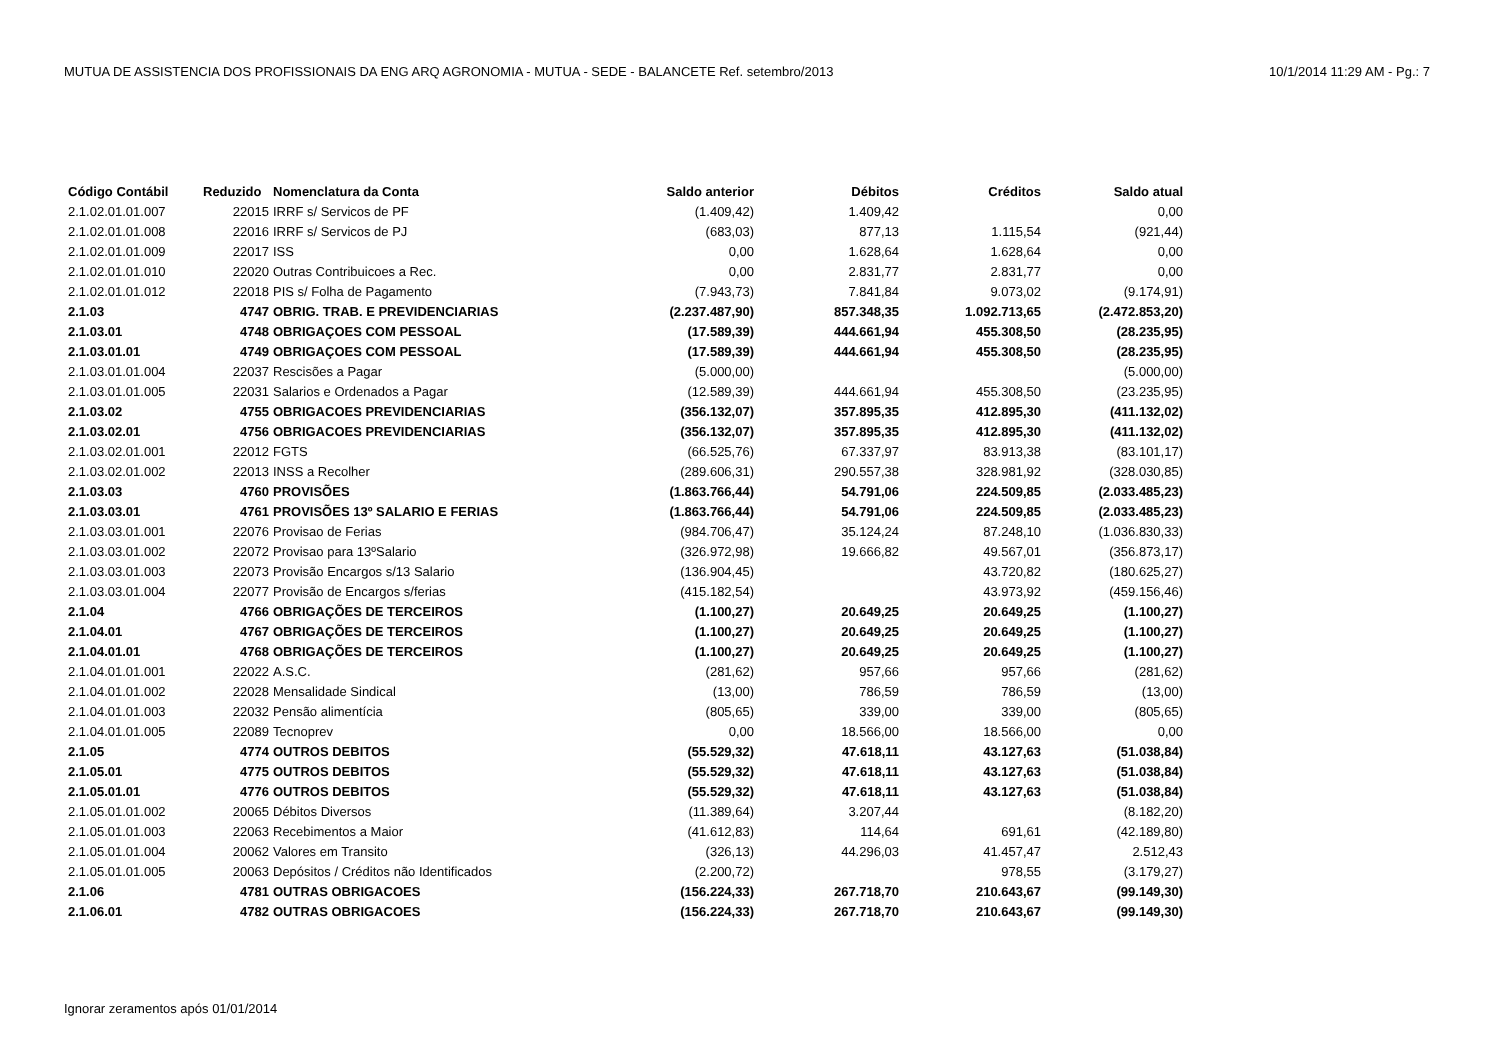MUTUA DE ASSISTENCIA DOS PROFISSIONAIS DA ENG ARQ AGRONOMIA - MUTUA - SEDE - BALANCETE Ref. setembro/2013 10/1/2014 11:29 AM - Pg.: 7
| Código Contábil | Reduzido | Nomenclatura da Conta | Saldo anterior | Débitos | Créditos | Saldo atual |
| --- | --- | --- | --- | --- | --- | --- |
| 2.1.02.01.01.007 | 22015 | IRRF s/ Servicos de PF | (1.409,42) | 1.409,42 | | 0,00 |
| 2.1.02.01.01.008 | 22016 | IRRF s/ Servicos de PJ | (683,03) | 877,13 | 1.115,54 | (921,44) |
| 2.1.02.01.01.009 | 22017 | ISS | 0,00 | 1.628,64 | 1.628,64 | 0,00 |
| 2.1.02.01.01.010 | 22020 | Outras Contribuicoes a Rec. | 0,00 | 2.831,77 | 2.831,77 | 0,00 |
| 2.1.02.01.01.012 | 22018 | PIS s/ Folha de Pagamento | (7.943,73) | 7.841,84 | 9.073,02 | (9.174,91) |
| 2.1.03 | 4747 | OBRIG. TRAB. E PREVIDENCIARIAS | (2.237.487,90) | 857.348,35 | 1.092.713,65 | (2.472.853,20) |
| 2.1.03.01 | 4748 | OBRIGAÇOES COM PESSOAL | (17.589,39) | 444.661,94 | 455.308,50 | (28.235,95) |
| 2.1.03.01.01 | 4749 | OBRIGAÇOES COM PESSOAL | (17.589,39) | 444.661,94 | 455.308,50 | (28.235,95) |
| 2.1.03.01.01.004 | 22037 | Rescisões a Pagar | (5.000,00) | | | (5.000,00) |
| 2.1.03.01.01.005 | 22031 | Salarios e Ordenados a Pagar | (12.589,39) | 444.661,94 | 455.308,50 | (23.235,95) |
| 2.1.03.02 | 4755 | OBRIGACOES PREVIDENCIARIAS | (356.132,07) | 357.895,35 | 412.895,30 | (411.132,02) |
| 2.1.03.02.01 | 4756 | OBRIGACOES PREVIDENCIARIAS | (356.132,07) | 357.895,35 | 412.895,30 | (411.132,02) |
| 2.1.03.02.01.001 | 22012 | FGTS | (66.525,76) | 67.337,97 | 83.913,38 | (83.101,17) |
| 2.1.03.02.01.002 | 22013 | INSS a Recolher | (289.606,31) | 290.557,38 | 328.981,92 | (328.030,85) |
| 2.1.03.03 | 4760 | PROVISÕES | (1.863.766,44) | 54.791,06 | 224.509,85 | (2.033.485,23) |
| 2.1.03.03.01 | 4761 | PROVISÕES 13º SALARIO E FERIAS | (1.863.766,44) | 54.791,06 | 224.509,85 | (2.033.485,23) |
| 2.1.03.03.01.001 | 22076 | Provisao de Ferias | (984.706,47) | 35.124,24 | 87.248,10 | (1.036.830,33) |
| 2.1.03.03.01.002 | 22072 | Provisao para 13ºSalario | (326.972,98) | 19.666,82 | 49.567,01 | (356.873,17) |
| 2.1.03.03.01.003 | 22073 | Provisão Encargos s/13 Salario | (136.904,45) | | 43.720,82 | (180.625,27) |
| 2.1.03.03.01.004 | 22077 | Provisão de Encargos s/ferias | (415.182,54) | | 43.973,92 | (459.156,46) |
| 2.1.04 | 4766 | OBRIGAÇÕES DE TERCEIROS | (1.100,27) | 20.649,25 | 20.649,25 | (1.100,27) |
| 2.1.04.01 | 4767 | OBRIGAÇÕES DE TERCEIROS | (1.100,27) | 20.649,25 | 20.649,25 | (1.100,27) |
| 2.1.04.01.01 | 4768 | OBRIGAÇÕES DE TERCEIROS | (1.100,27) | 20.649,25 | 20.649,25 | (1.100,27) |
| 2.1.04.01.01.001 | 22022 | A.S.C. | (281,62) | 957,66 | 957,66 | (281,62) |
| 2.1.04.01.01.002 | 22028 | Mensalidade Sindical | (13,00) | 786,59 | 786,59 | (13,00) |
| 2.1.04.01.01.003 | 22032 | Pensão alimentícia | (805,65) | 339,00 | 339,00 | (805,65) |
| 2.1.04.01.01.005 | 22089 | Tecnoprev | 0,00 | 18.566,00 | 18.566,00 | 0,00 |
| 2.1.05 | 4774 | OUTROS DEBITOS | (55.529,32) | 47.618,11 | 43.127,63 | (51.038,84) |
| 2.1.05.01 | 4775 | OUTROS DEBITOS | (55.529,32) | 47.618,11 | 43.127,63 | (51.038,84) |
| 2.1.05.01.01 | 4776 | OUTROS DEBITOS | (55.529,32) | 47.618,11 | 43.127,63 | (51.038,84) |
| 2.1.05.01.01.002 | 20065 | Débitos Diversos | (11.389,64) | 3.207,44 | | (8.182,20) |
| 2.1.05.01.01.003 | 22063 | Recebimentos a Maior | (41.612,83) | 114,64 | 691,61 | (42.189,80) |
| 2.1.05.01.01.004 | 20062 | Valores em Transito | (326,13) | 44.296,03 | 41.457,47 | 2.512,43 |
| 2.1.05.01.01.005 | 20063 | Depósitos / Créditos não Identificados | (2.200,72) | | 978,55 | (3.179,27) |
| 2.1.06 | 4781 | OUTRAS OBRIGACOES | (156.224,33) | 267.718,70 | 210.643,67 | (99.149,30) |
| 2.1.06.01 | 4782 | OUTRAS OBRIGACOES | (156.224,33) | 267.718,70 | 210.643,67 | (99.149,30) |
Ignorar zeramentos após 01/01/2014